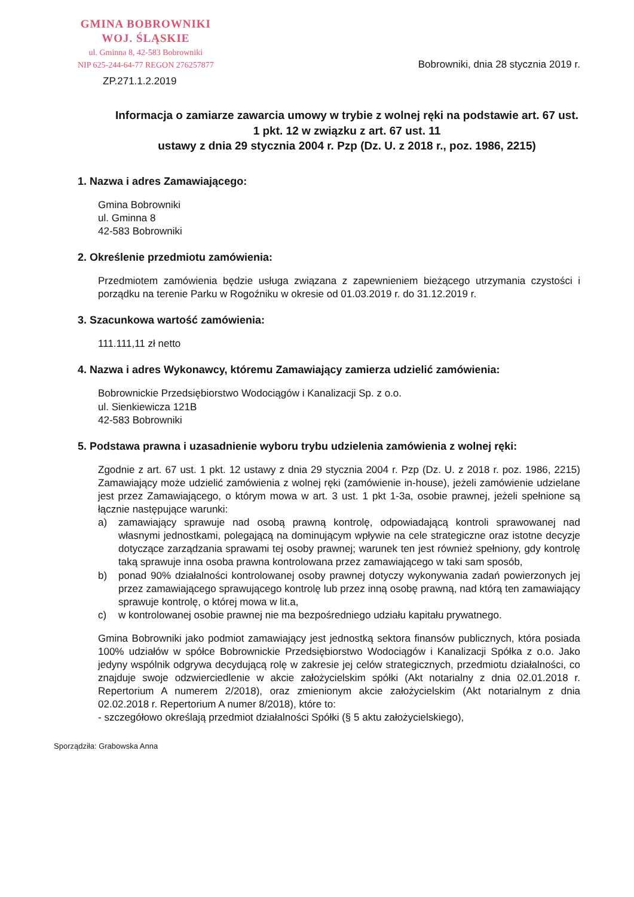GMINA BOBROWNIKI
WOJ. ŚLĄSKIE
ul. Gminna 8, 42-583 Bobrowniki
NIP 625-244-64-77 REGON 276257877
Bobrowniki, dnia 28 stycznia 2019 r.
ZP.271.1.2.2019
Informacja o zamiarze zawarcia umowy w trybie z wolnej ręki na podstawie art. 67 ust. 1 pkt. 12 w związku z art. 67 ust. 11
ustawy z dnia 29 stycznia 2004 r. Pzp (Dz. U. z 2018 r., poz. 1986, 2215)
1. Nazwa i adres Zamawiającego:
Gmina Bobrowniki
ul. Gminna 8
42-583 Bobrowniki
2. Określenie przedmiotu zamówienia:
Przedmiotem zamówienia będzie usługa związana z zapewnieniem bieżącego utrzymania czystości i porządku na terenie Parku w Rogoźniku w okresie od 01.03.2019 r. do 31.12.2019 r.
3. Szacunkowa wartość zamówienia:
111.111,11 zł netto
4. Nazwa i adres Wykonawcy, któremu Zamawiający zamierza udzielić zamówienia:
Bobrownickie Przedsiębiorstwo Wodociągów i Kanalizacji Sp. z o.o.
ul. Sienkiewicza 121B
42-583 Bobrowniki
5. Podstawa prawna i uzasadnienie wyboru trybu udzielenia zamówienia z wolnej ręki:
Zgodnie z art. 67 ust. 1 pkt. 12 ustawy z dnia 29 stycznia 2004 r. Pzp (Dz. U. z 2018 r. poz. 1986, 2215) Zamawiający może udzielić zamówienia z wolnej ręki (zamówienie in-house), jeżeli zamówienie udzielane jest przez Zamawiającego, o którym mowa w art. 3 ust. 1 pkt 1-3a, osobie prawnej, jeżeli spełnione są łącznie następujące warunki:
a) zamawiający sprawuje nad osobą prawną kontrolę, odpowiadającą kontroli sprawowanej nad własnymi jednostkami, polegającą na dominującym wpływie na cele strategiczne oraz istotne decyzje dotyczące zarządzania sprawami tej osoby prawnej; warunek ten jest również spełniony, gdy kontrolę taką sprawuje inna osoba prawna kontrolowana przez zamawiającego w taki sam sposób,
b) ponad 90% działalności kontrolowanej osoby prawnej dotyczy wykonywania zadań powierzonych jej przez zamawiającego sprawującego kontrolę lub przez inną osobę prawną, nad którą ten zamawiający sprawuje kontrolę, o której mowa w lit.a,
c) w kontrolowanej osobie prawnej nie ma bezpośredniego udziału kapitału prywatnego.
Gmina Bobrowniki jako podmiot zamawiający jest jednostką sektora finansów publicznych, która posiada 100% udziałów w spółce Bobrownickie Przedsiębiorstwo Wodociągów i Kanalizacji Spółka z o.o. Jako jedyny wspólnik odgrywa decydującą rolę w zakresie jej celów strategicznych, przedmiotu działalności, co znajduje swoje odzwierciedlenie w akcie założycielskim spółki (Akt notarialny z dnia 02.01.2018 r. Repertorium A numerem 2/2018), oraz zmienionym akcie założycielskim (Akt notarialnym z dnia 02.02.2018 r. Repertorium A numer 8/2018), które to:
- szczegółowo określają przedmiot działalności Spółki (§ 5 aktu założycielskiego),
Sporządziła: Grabowska Anna